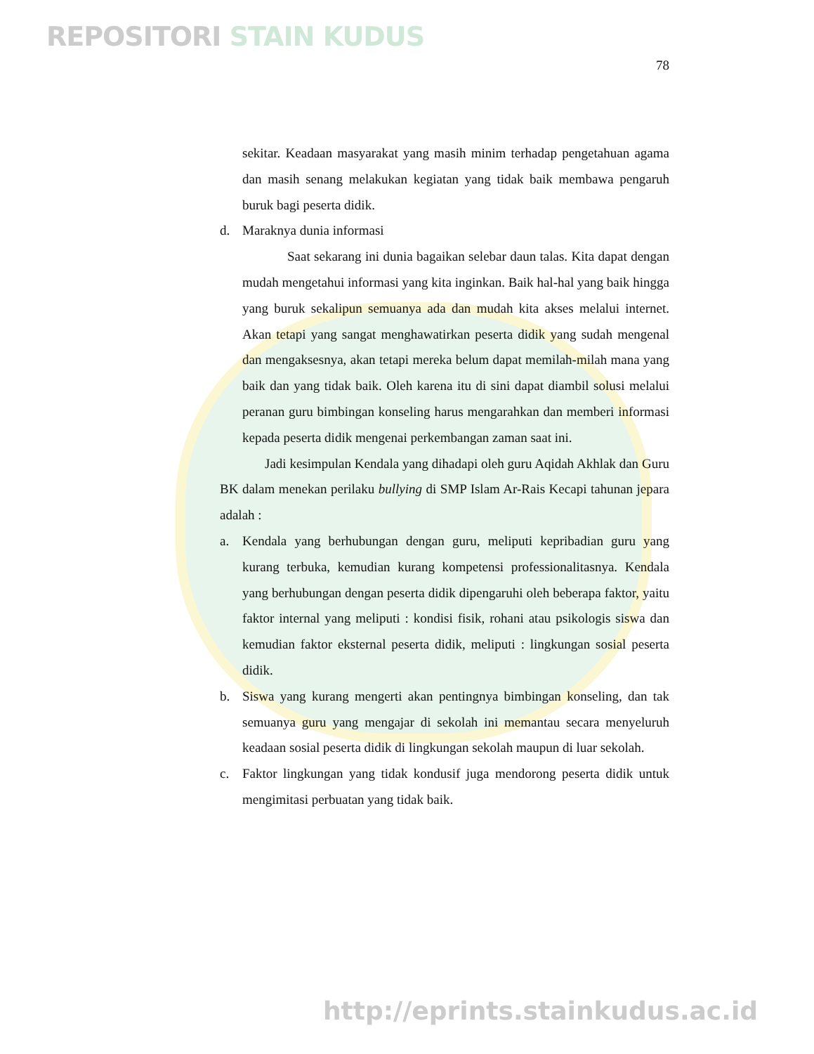REPOSITORI STAIN KUDUS
78
sekitar. Keadaan masyarakat yang masih minim terhadap pengetahuan agama dan masih senang melakukan kegiatan yang tidak baik membawa pengaruh buruk bagi peserta didik.
d. Maraknya dunia informasi
Saat sekarang ini dunia bagaikan selebar daun talas. Kita dapat dengan mudah mengetahui informasi yang kita inginkan. Baik hal-hal yang baik hingga yang buruk sekalipun semuanya ada dan mudah kita akses melalui internet. Akan tetapi yang sangat menghawatirkan peserta didik yang sudah mengenal dan mengaksesnya, akan tetapi mereka belum dapat memilah-milah mana yang baik dan yang tidak baik. Oleh karena itu di sini dapat diambil solusi melalui peranan guru bimbingan konseling harus mengarahkan dan memberi informasi kepada peserta didik mengenai perkembangan zaman saat ini.
Jadi kesimpulan Kendala yang dihadapi oleh guru Aqidah Akhlak dan Guru BK dalam menekan perilaku bullying di SMP Islam Ar-Rais Kecapi tahunan jepara adalah :
a. Kendala yang berhubungan dengan guru, meliputi kepribadian guru yang kurang terbuka, kemudian kurang kompetensi professionalitasnya. Kendala yang berhubungan dengan peserta didik dipengaruhi oleh beberapa faktor, yaitu faktor internal yang meliputi : kondisi fisik, rohani atau psikologis siswa dan kemudian faktor eksternal peserta didik, meliputi : lingkungan sosial peserta didik.
b. Siswa yang kurang mengerti akan pentingnya bimbingan konseling, dan tak semuanya guru yang mengajar di sekolah ini memantau secara menyeluruh keadaan sosial peserta didik di lingkungan sekolah maupun di luar sekolah.
c. Faktor lingkungan yang tidak kondusif juga mendorong peserta didik untuk mengimitasi perbuatan yang tidak baik.
http://eprints.stainkudus.ac.id